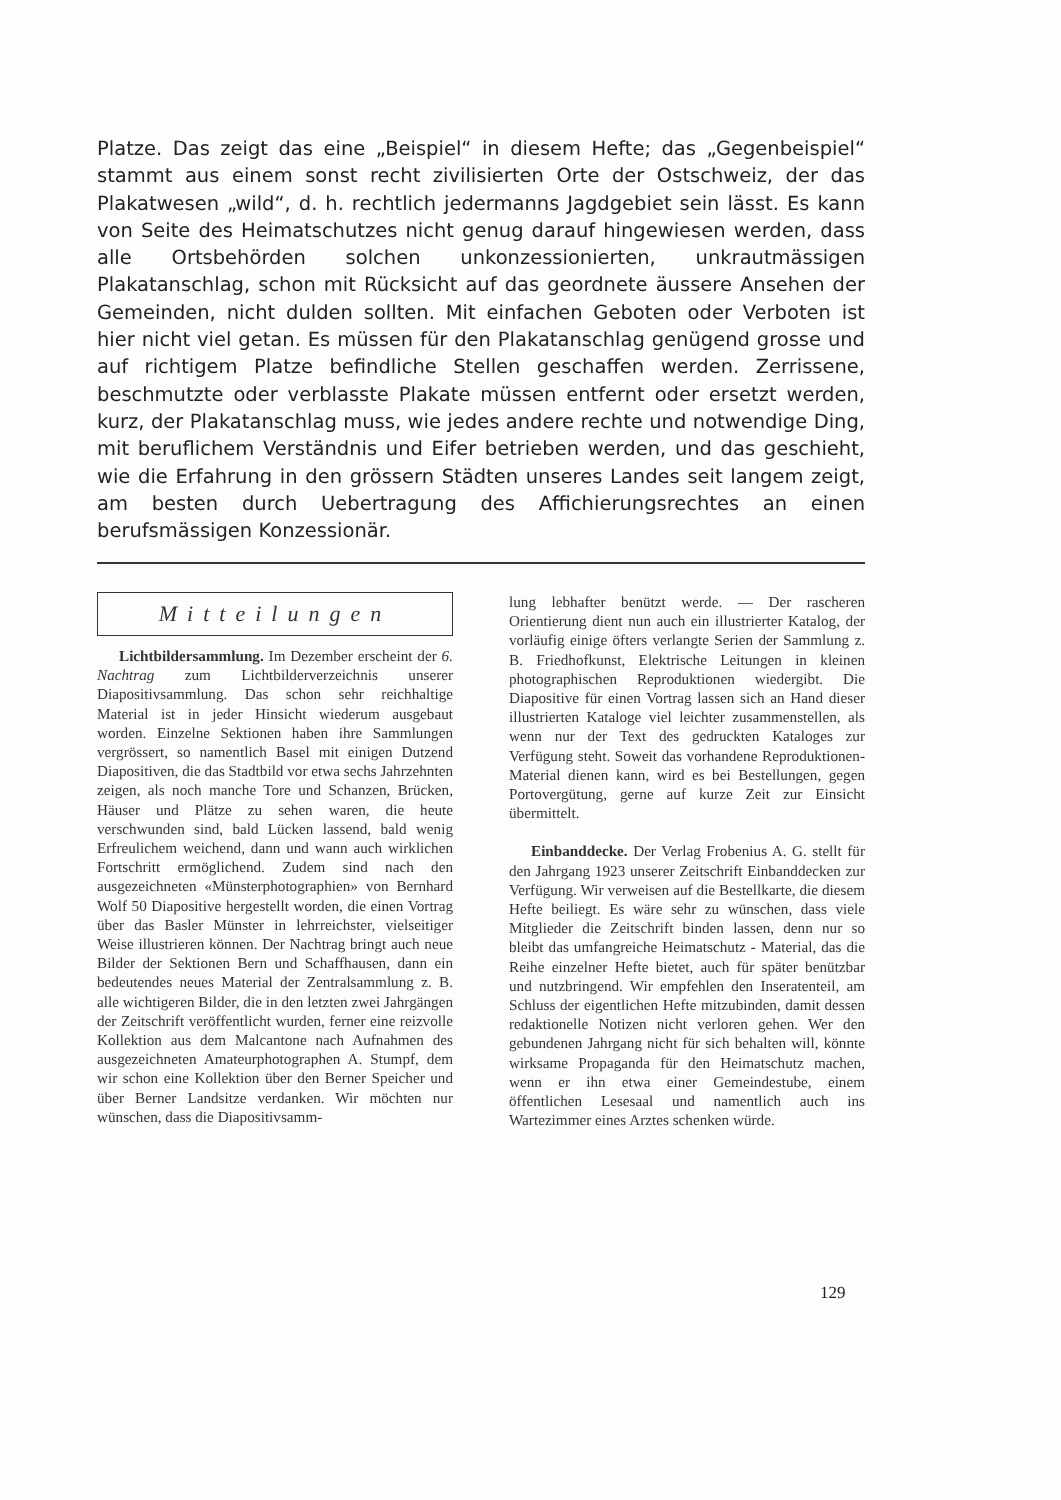Platze. Das zeigt das eine „Beispiel“ in diesem Hefte; das „Gegenbeispiel“ stammt aus einem sonst recht zivilisierten Orte der Ostschweiz, der das Plakatwesen „wild“, d. h. rechtlich jedermanns Jagdgebiet sein lässt. Es kann von Seite des Heimatschutzes nicht genug darauf hingewiesen werden, dass alle Ortsbehörden solchen unkonzessionierten, unkrautmässigen Plakatanschlag, schon mit Rücksicht auf das geordnete äussere Ansehen der Gemeinden, nicht dulden sollten. Mit einfachen Geboten oder Verboten ist hier nicht viel getan. Es müssen für den Plakatanschlag genügend grosse und auf richtigem Platze befindliche Stellen geschaffen werden. Zerrissene, beschmutzte oder verblasste Plakate müssen entfernt oder ersetzt werden, kurz, der Plakatanschlag muss, wie jedes andere rechte und notwendige Ding, mit beruflichem Verständnis und Eifer betrieben werden, und das geschieht, wie die Erfahrung in den grössern Städten unseres Landes seit langem zeigt, am besten durch Uebertragung des Affichierungsrechtes an einen berufsmässigen Konzessionär.
Mitteilungen
Lichtbildersammlung. Im Dezember erscheint der 6. Nachtrag zum Lichtbilderverzeichnis unserer Diapositivsammlung. Das schon sehr reichhaltige Material ist in jeder Hinsicht wiederum ausgebaut worden. Einzelne Sektionen haben ihre Sammlungen vergrössert, so namentlich Basel mit einigen Dutzend Diapositiven, die das Stadtbild vor etwa sechs Jahrzehnten zeigen, als noch manche Tore und Schanzen, Brücken, Häuser und Plätze zu sehen waren, die heute verschwunden sind, bald Lücken lassend, bald wenig Erfreulichem weichend, dann und wann auch wirklichen Fortschritt ermöglichend. Zudem sind nach den ausgezeichneten «Münsterphotographien» von Bernhard Wolf 50 Diapositive hergestellt worden, die einen Vortrag über das Basler Münster in lehrreichster, vielseitiger Weise illustrieren können. Der Nachtrag bringt auch neue Bilder der Sektionen Bern und Schaffhausen, dann ein bedeutendes neues Material der Zentralsammlung z. B. alle wichtigeren Bilder, die in den letzten zwei Jahrgängen der Zeitschrift veröffentlicht wurden, ferner eine reizvolle Kollektion aus dem Malcantone nach Aufnahmen des ausgezeichneten Amateurphotographen A. Stumpf, dem wir schon eine Kollektion über den Berner Speicher und über Berner Landsitze verdanken. Wir möchten nur wünschen, dass die Diapositivsamm-
lung lebhafter benützt werde. — Der rascheren Orientierung dient nun auch ein illustrierter Katalog, der vorläufig einige öfters verlangte Serien der Sammlung z. B. Friedhofkunst, Elektrische Leitungen in kleinen photographischen Reproduktionen wiedergibt. Die Diapositive für einen Vortrag lassen sich an Hand dieser illustrierten Kataloge viel leichter zusammenstellen, als wenn nur der Text des gedruckten Kataloges zur Verfügung steht. Soweit das vorhandene Reproduktionen-Material dienen kann, wird es bei Bestellungen, gegen Portovergütung, gerne auf kurze Zeit zur Einsicht übermittelt.
Einbanddecke. Der Verlag Frobenius A. G. stellt für den Jahrgang 1923 unserer Zeitschrift Einbanddecken zur Verfügung. Wir verweisen auf die Bestellkarte, die diesem Hefte beiliegt. Es wäre sehr zu wünschen, dass viele Mitglieder die Zeitschrift binden lassen, denn nur so bleibt das umfangreiche Heimatschutz - Material, das die Reihe einzelner Hefte bietet, auch für später benützbar und nutzbringend. Wir empfehlen den Inseratenteil, am Schluss der eigentlichen Hefte mitzubinden, damit dessen redaktionelle Notizen nicht verloren gehen. Wer den gebundenen Jahrgang nicht für sich behalten will, könnte wirksame Propaganda für den Heimatschutz machen, wenn er ihn etwa einer Gemeindestube, einem öffentlichen Lesesaal und namentlich auch ins Wartezimmer eines Arztes schenken würde.
129